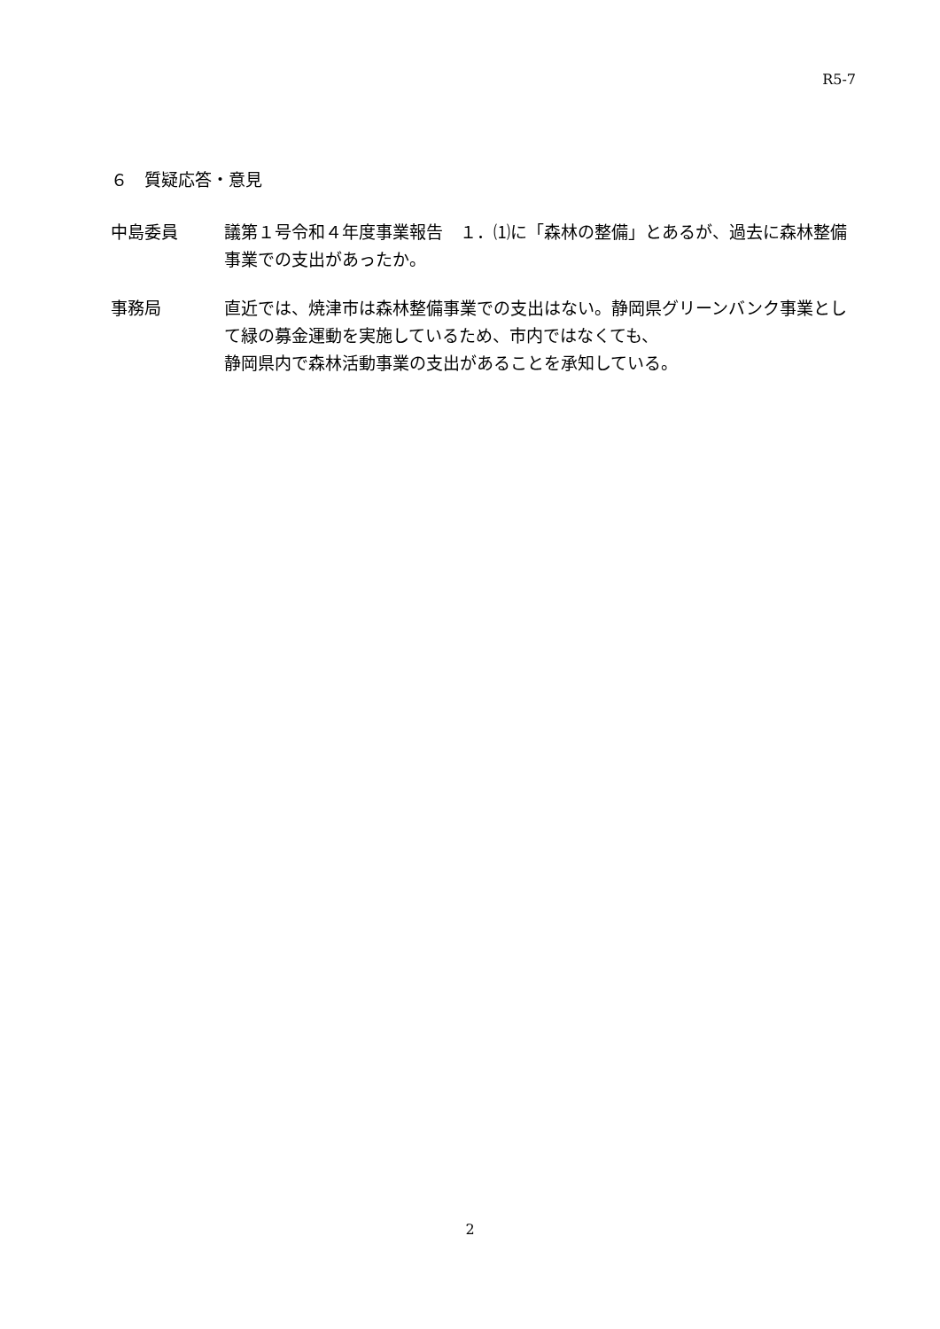R5-7
６　質疑応答・意見
中島委員 議第１号令和４年度事業報告　１．⑴に「森林の整備」とあるが、過去に森林整備事業での支出があったか。
事務局 直近では、焼津市は森林整備事業での支出はない。静岡県グリーンバンク事業として緑の募金運動を実施しているため、市内ではなくても、
静岡県内で森林活動事業の支出があることを承知している。
2